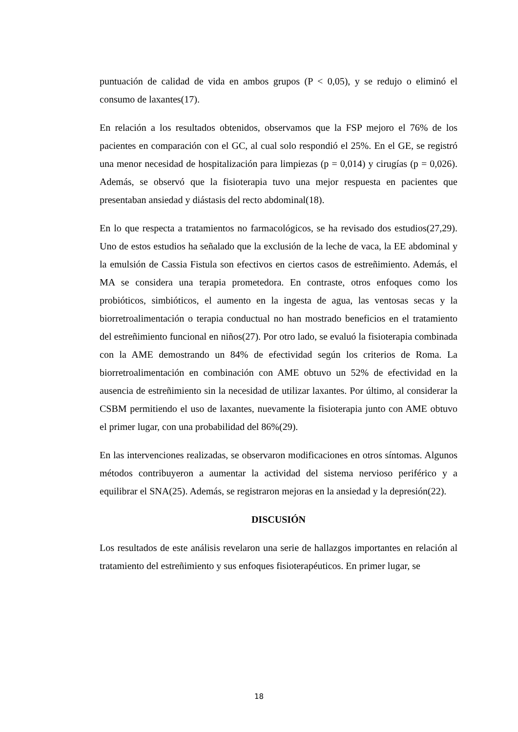puntuación de calidad de vida en ambos grupos (P < 0,05), y se redujo o eliminó el consumo de laxantes(17).
En relación a los resultados obtenidos, observamos que la FSP mejoro el 76% de los pacientes en comparación con el GC, al cual solo respondió el 25%. En el GE, se registró una menor necesidad de hospitalización para limpiezas (p = 0,014) y cirugías (p = 0,026). Además, se observó que la fisioterapia tuvo una mejor respuesta en pacientes que presentaban ansiedad y diástasis del recto abdominal(18).
En lo que respecta a tratamientos no farmacológicos, se ha revisado dos estudios(27,29). Uno de estos estudios ha señalado que la exclusión de la leche de vaca, la EE abdominal y la emulsión de Cassia Fistula son efectivos en ciertos casos de estreñimiento. Además, el MA se considera una terapia prometedora. En contraste, otros enfoques como los probióticos, simbióticos, el aumento en la ingesta de agua, las ventosas secas y la biorretroalimentación o terapia conductual no han mostrado beneficios en el tratamiento del estreñimiento funcional en niños(27). Por otro lado, se evaluó la fisioterapia combinada con la AME demostrando un 84% de efectividad según los criterios de Roma. La biorretroalimentación en combinación con AME obtuvo un 52% de efectividad en la ausencia de estreñimiento sin la necesidad de utilizar laxantes. Por último, al considerar la CSBM permitiendo el uso de laxantes, nuevamente la fisioterapia junto con AME obtuvo el primer lugar, con una probabilidad del 86%(29).
En las intervenciones realizadas, se observaron modificaciones en otros síntomas. Algunos métodos contribuyeron a aumentar la actividad del sistema nervioso periférico y a equilibrar el SNA(25). Además, se registraron mejoras en la ansiedad y la depresión(22).
DISCUSIÓN
Los resultados de este análisis revelaron una serie de hallazgos importantes en relación al tratamiento del estreñimiento y sus enfoques fisioterapéuticos. En primer lugar, se
18